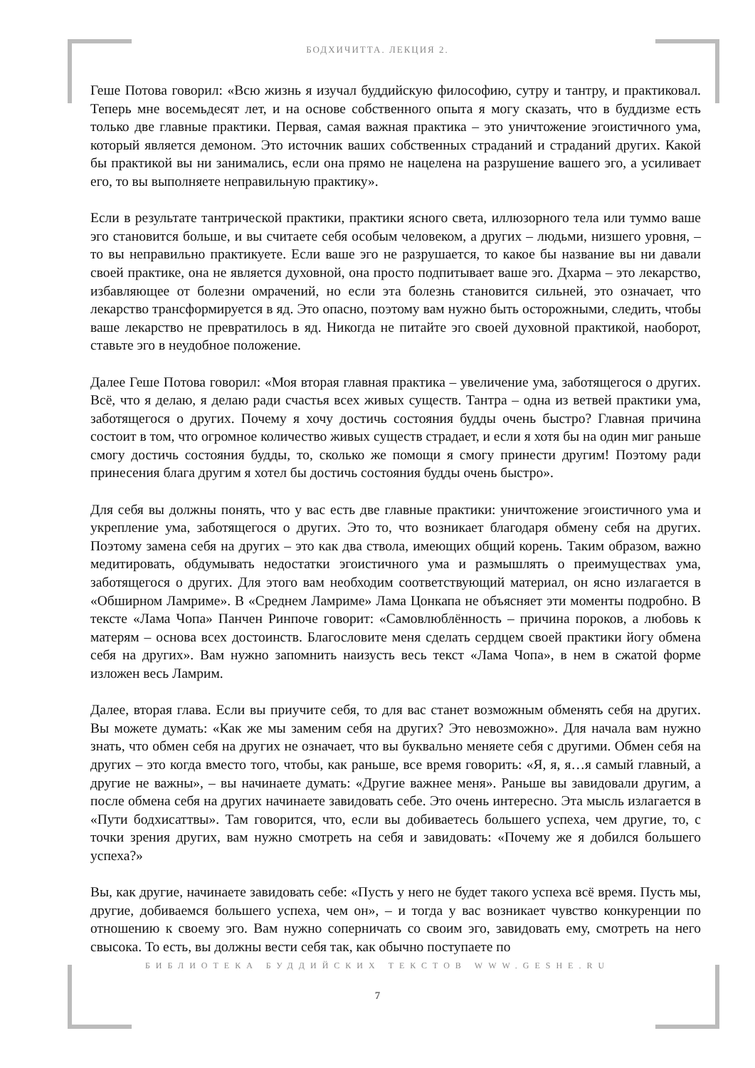БОДХИЧИТТА. ЛЕКЦИЯ 2.
Геше Потова говорил: «Всю жизнь я изучал буддийскую философию, сутру и тантру, и практиковал. Теперь мне восемьдесят лет, и на основе собственного опыта я могу сказать, что в буддизме есть только две главные практики. Первая, самая важная практика – это уничтожение эгоистичного ума, который является демоном. Это источник ваших собственных страданий и страданий других. Какой бы практикой вы ни занимались, если она прямо не нацелена на разрушение вашего эго, а усиливает его, то вы выполняете неправильную практику».
Если в результате тантрической практики, практики ясного света, иллюзорного тела или туммо ваше эго становится больше, и вы считаете себя особым человеком, а других – людьми, низшего уровня, – то вы неправильно практикуете. Если ваше эго не разрушается, то какое бы название вы ни давали своей практике, она не является духовной, она просто подпитывает ваше эго. Дхарма – это лекарство, избавляющее от болезни омрачений, но если эта болезнь становится сильней, это означает, что лекарство трансформируется в яд. Это опасно, поэтому вам нужно быть осторожными, следить, чтобы ваше лекарство не превратилось в яд. Никогда не питайте эго своей духовной практикой, наоборот, ставьте эго в неудобное положение.
Далее Геше Потова говорил: «Моя вторая главная практика – увеличение ума, заботящегося о других. Всё, что я делаю, я делаю ради счастья всех живых существ. Тантра – одна из ветвей практики ума, заботящегося о других. Почему я хочу достичь состояния будды очень быстро? Главная причина состоит в том, что огромное количество живых существ страдает, и если я хотя бы на один миг раньше смогу достичь состояния будды, то, сколько же помощи я смогу принести другим! Поэтому ради принесения блага другим я хотел бы достичь состояния будды очень быстро».
Для себя вы должны понять, что у вас есть две главные практики: уничтожение эгоистичного ума и укрепление ума, заботящегося о других. Это то, что возникает благодаря обмену себя на других. Поэтому замена себя на других – это как два ствола, имеющих общий корень. Таким образом, важно медитировать, обдумывать недостатки эгоистичного ума и размышлять о преимуществах ума, заботящегося о других. Для этого вам необходим соответствующий материал, он ясно излагается в «Обширном Ламриме». В «Среднем Ламриме» Лама Цонкапа не объясняет эти моменты подробно. В тексте «Лама Чопа» Панчен Ринпоче говорит: «Самовлюблённость – причина пороков, а любовь к матерям – основа всех достоинств. Благословите меня сделать сердцем своей практики йогу обмена себя на других». Вам нужно запомнить наизусть весь текст «Лама Чопа», в нем в сжатой форме изложен весь Ламрим.
Далее, вторая глава. Если вы приучите себя, то для вас станет возможным обменять себя на других. Вы можете думать: «Как же мы заменим себя на других? Это невозможно». Для начала вам нужно знать, что обмен себя на других не означает, что вы буквально меняете себя с другими. Обмен себя на других – это когда вместо того, чтобы, как раньше, все время говорить: «Я, я, я…я самый главный, а другие не важны», – вы начинаете думать: «Другие важнее меня». Раньше вы завидовали другим, а после обмена себя на других начинаете завидовать себе. Это очень интересно. Эта мысль излагается в «Пути бодхисаттвы». Там говорится, что, если вы добиваетесь большего успеха, чем другие, то, с точки зрения других, вам нужно смотреть на себя и завидовать: «Почему же я добился большего успеха?»
Вы, как другие, начинаете завидовать себе: «Пусть у него не будет такого успеха всё время. Пусть мы, другие, добиваемся большего успеха, чем он», – и тогда у вас возникает чувство конкуренции по отношению к своему эго. Вам нужно соперничать со своим эго, завидовать ему, смотреть на него свысока. То есть, вы должны вести себя так, как обычно поступаете по
БИБЛИОТЕКА БУДДИЙСКИХ ТЕКСТОВ WWW.GESHE.RU
7